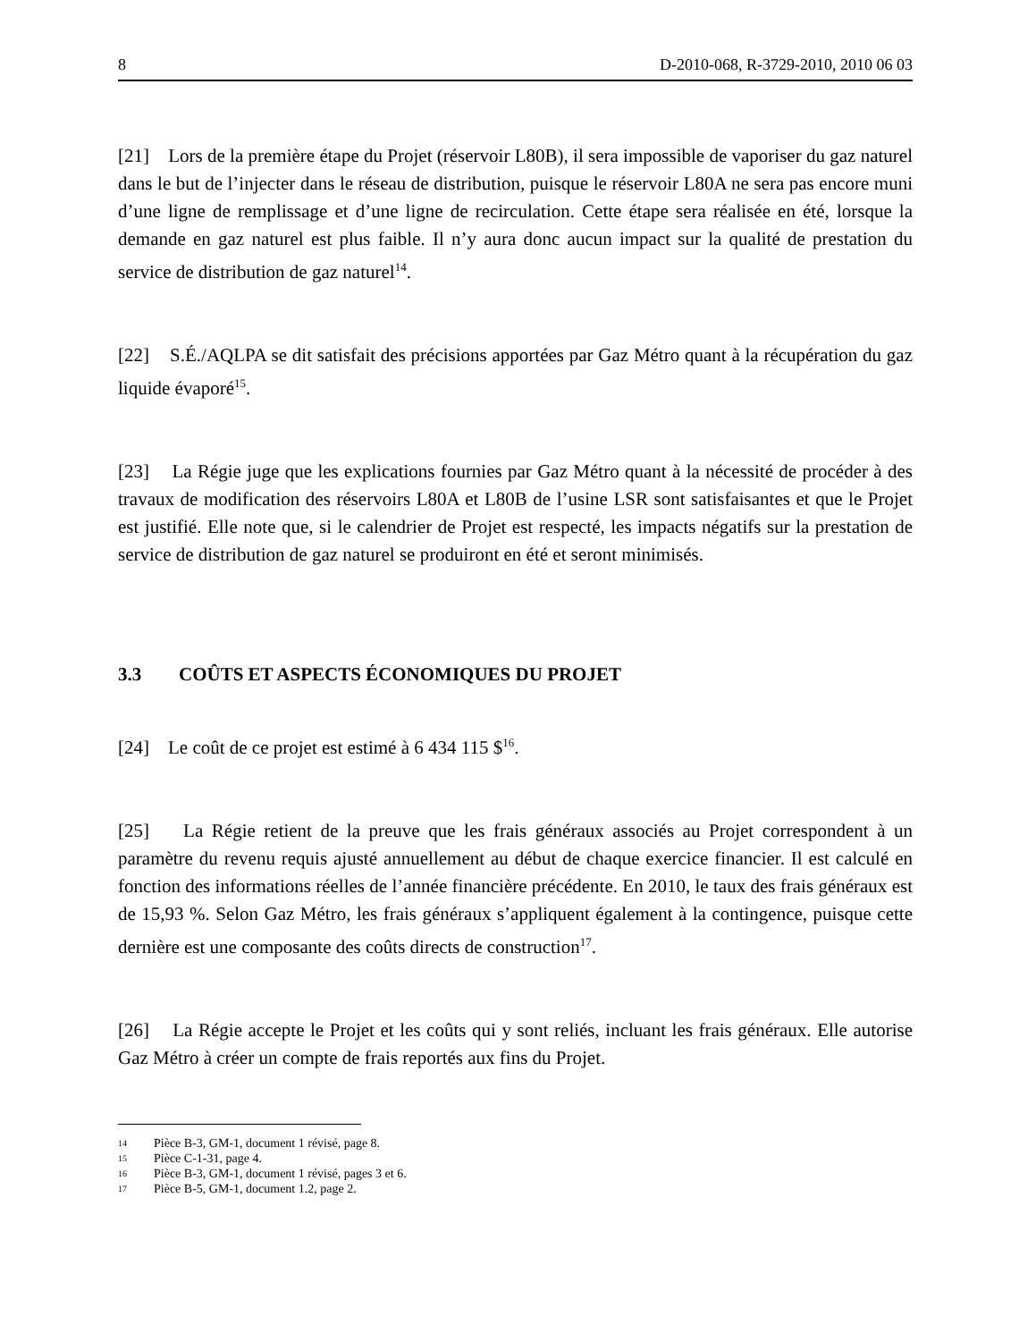8 D-2010-068, R-3729-2010, 2010 06 03
[21] Lors de la première étape du Projet (réservoir L80B), il sera impossible de vaporiser du gaz naturel dans le but de l’injecter dans le réseau de distribution, puisque le réservoir L80A ne sera pas encore muni d’une ligne de remplissage et d’une ligne de recirculation. Cette étape sera réalisée en été, lorsque la demande en gaz naturel est plus faible. Il n’y aura donc aucun impact sur la qualité de prestation du service de distribution de gaz naturel<sup>14</sup>.
[22] S.É./AQLPA se dit satisfait des précisions apportées par Gaz Métro quant à la récupération du gaz liquide évaporé<sup>15</sup>.
[23] La Régie juge que les explications fournies par Gaz Métro quant à la nécessité de procéder à des travaux de modification des réservoirs L80A et L80B de l’usine LSR sont satisfaisantes et que le Projet est justifié. Elle note que, si le calendrier de Projet est respecté, les impacts négatifs sur la prestation de service de distribution de gaz naturel se produiront en été et seront minimisés.
3.3 COÛTS ET ASPECTS ÉCONOMIQUES DU PROJET
[24] Le coût de ce projet est estimé à 6 434 115 $<sup>16</sup>.
[25] La Régie retient de la preuve que les frais généraux associés au Projet correspondent à un paramètre du revenu requis ajusté annuellement au début de chaque exercice financier. Il est calculé en fonction des informations réelles de l’année financière précédente. En 2010, le taux des frais généraux est de 15,93 %. Selon Gaz Métro, les frais généraux s’appliquent également à la contingence, puisque cette dernière est une composante des coûts directs de construction<sup>17</sup>.
[26] La Régie accepte le Projet et les coûts qui y sont reliés, incluant les frais généraux. Elle autorise Gaz Métro à créer un compte de frais reportés aux fins du Projet.
<sup>14</sup> Pièce B-3, GM-1, document 1 révisé, page 8.
<sup>15</sup> Pièce C-1-31, page 4.
<sup>16</sup> Pièce B-3, GM-1, document 1 révisé, pages 3 et 6.
<sup>17</sup> Pièce B-5, GM-1, document 1.2, page 2.